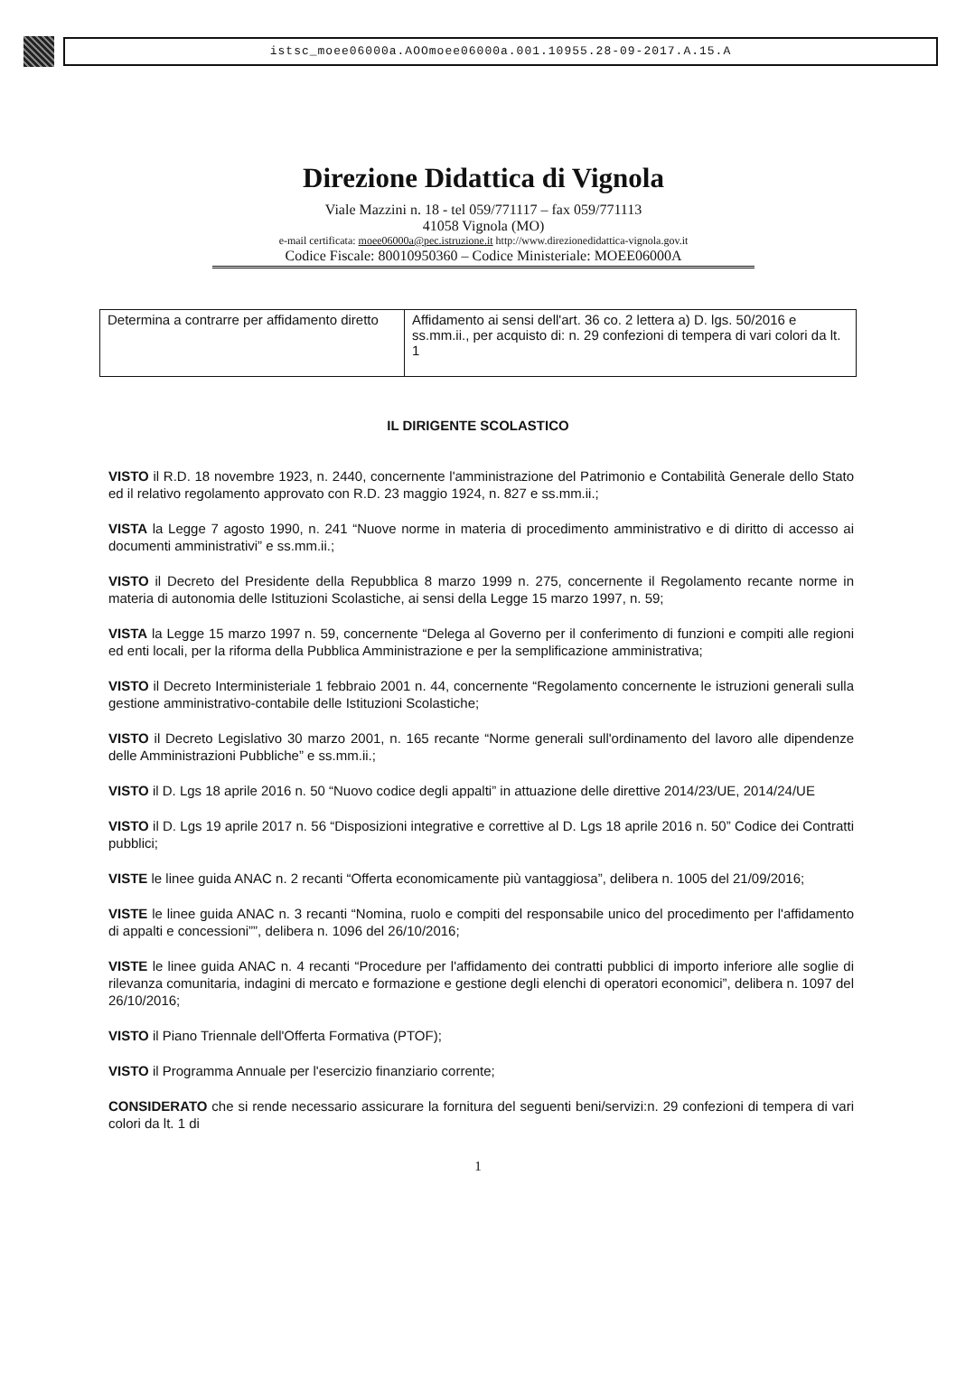istsc_moee06000a.AOOmoee06000a.001.10955.28-09-2017.A.15.A
Direzione Didattica di Vignola
Viale Mazzini n. 18 - tel 059/771117 – fax 059/771113
41058 Vignola (MO)
e-mail certificata: moee06000a@pec.istruzione.it http://www.direzionedidattica-vignola.gov.it
Codice Fiscale: 80010950360 – Codice Ministeriale: MOEE06000A
| Determina a contrarre per affidamento diretto | Affidamento ai sensi dell'art. 36 co. 2 lettera a) D. lgs. 50/2016 e ss.mm.ii., per acquisto di: n. 29 confezioni di tempera di vari colori da lt. 1 |
IL DIRIGENTE SCOLASTICO
VISTO il R.D. 18 novembre 1923, n. 2440, concernente l'amministrazione del Patrimonio e Contabilità Generale dello Stato ed il relativo regolamento approvato con R.D. 23 maggio 1924, n. 827 e ss.mm.ii.;
VISTA la Legge 7 agosto 1990, n. 241 “Nuove norme in materia di procedimento amministrativo e di diritto di accesso ai documenti amministrativi” e ss.mm.ii.;
VISTO il Decreto del Presidente della Repubblica 8 marzo 1999 n. 275, concernente il Regolamento recante norme in materia di autonomia delle Istituzioni Scolastiche, ai sensi della Legge 15 marzo 1997, n. 59;
VISTA la Legge 15 marzo 1997 n. 59, concernente “Delega al Governo per il conferimento di funzioni e compiti alle regioni ed enti locali, per la riforma della Pubblica Amministrazione e per la semplificazione amministrativa;
VISTO il Decreto Interministeriale 1 febbraio 2001 n. 44, concernente “Regolamento concernente le istruzioni generali sulla gestione amministrativo-contabile delle Istituzioni Scolastiche;
VISTO il Decreto Legislativo 30 marzo 2001, n. 165 recante “Norme generali sull'ordinamento del lavoro alle dipendenze delle Amministrazioni Pubbliche” e ss.mm.ii.;
VISTO il D. Lgs 18 aprile 2016 n. 50 “Nuovo codice degli appalti” in attuazione delle direttive 2014/23/UE, 2014/24/UE
VISTO il D. Lgs 19 aprile 2017 n. 56 “Disposizioni integrative e correttive al D. Lgs 18 aprile 2016 n. 50” Codice dei Contratti pubblici;
VISTE le linee guida ANAC n. 2 recanti “Offerta economicamente più vantaggiosa”, delibera n. 1005 del 21/09/2016;
VISTE le linee guida ANAC n. 3 recanti “Nomina, ruolo e compiti del responsabile unico del procedimento per l'affidamento di appalti e concessioni””, delibera n. 1096 del 26/10/2016;
VISTE le linee guida ANAC n. 4 recanti “Procedure per l'affidamento dei contratti pubblici di importo inferiore alle soglie di rilevanza comunitaria, indagini di mercato e formazione e gestione degli elenchi di operatori economici”, delibera n. 1097 del 26/10/2016;
VISTO il Piano Triennale dell'Offerta Formativa (PTOF);
VISTO il Programma Annuale per l'esercizio finanziario corrente;
CONSIDERATO che si rende necessario assicurare la fornitura del seguenti beni/servizi:n. 29 confezioni di tempera di vari colori da lt. 1 di
1